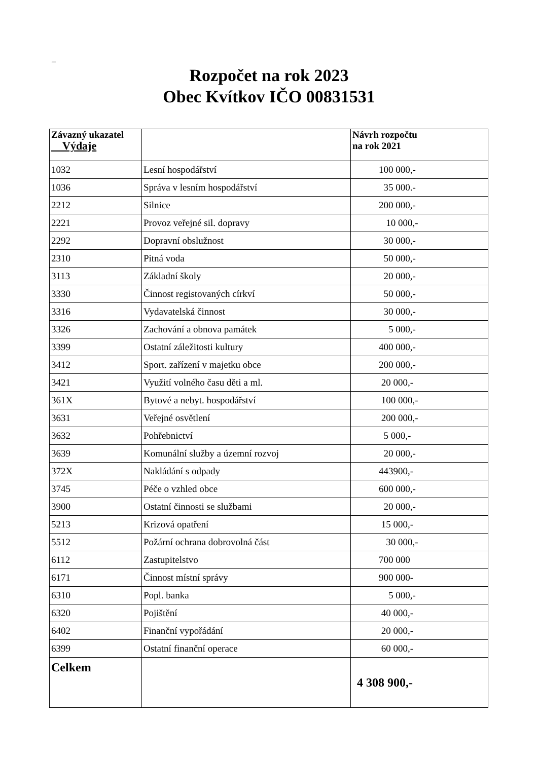–
Rozpočet na rok 2023
Obec Kvítkov IČO 00831531
| Závazný ukazatel Výdaje | | Návrh rozpočtu na rok 2021 |
| --- | --- | --- |
| 1032 | Lesní hospodářství | 100 000,- |
| 1036 | Správa v lesním hospodářství | 35 000.- |
| 2212 | Silnice | 200 000,- |
| 2221 | Provoz veřejné sil. dopravy | 10 000,- |
| 2292 | Dopravní obslužnost | 30 000,- |
| 2310 | Pitná voda | 50 000,- |
| 3113 | Základní školy | 20 000,- |
| 3330 | Činnost registovaných církví | 50 000,- |
| 3316 | Vydavatelská činnost | 30 000,- |
| 3326 | Zachování a obnova památek | 5 000,- |
| 3399 | Ostatní záležitosti kultury | 400 000,- |
| 3412 | Sport. zařízení v majetku obce | 200 000,- |
| 3421 | Využití volného času děti a ml. | 20 000,- |
| 361X | Bytové a nebyt. hospodářství | 100 000,- |
| 3631 | Veřejné osvětlení | 200 000,- |
| 3632 | Pohřebnictví | 5 000,- |
| 3639 | Komunální služby a územní rozvoj | 20 000,- |
| 372X | Nakládání s odpady | 443900,- |
| 3745 | Péče o vzhled obce | 600 000,- |
| 3900 | Ostatní činnosti se službami | 20 000,- |
| 5213 | Krizová opatření | 15 000,- |
| 5512 | Požární ochrana dobrovolná část | 30 000,- |
| 6112 | Zastupitelstvo | 700 000 |
| 6171 | Činnost místní správy | 900 000- |
| 6310 | Popl. banka | 5 000,- |
| 6320 | Pojištění | 40 000,- |
| 6402 | Finanční vypořádání | 20 000,- |
| 6399 | Ostatní finanční operace | 60 000,- |
| Celkem | | 4 308 900,- |